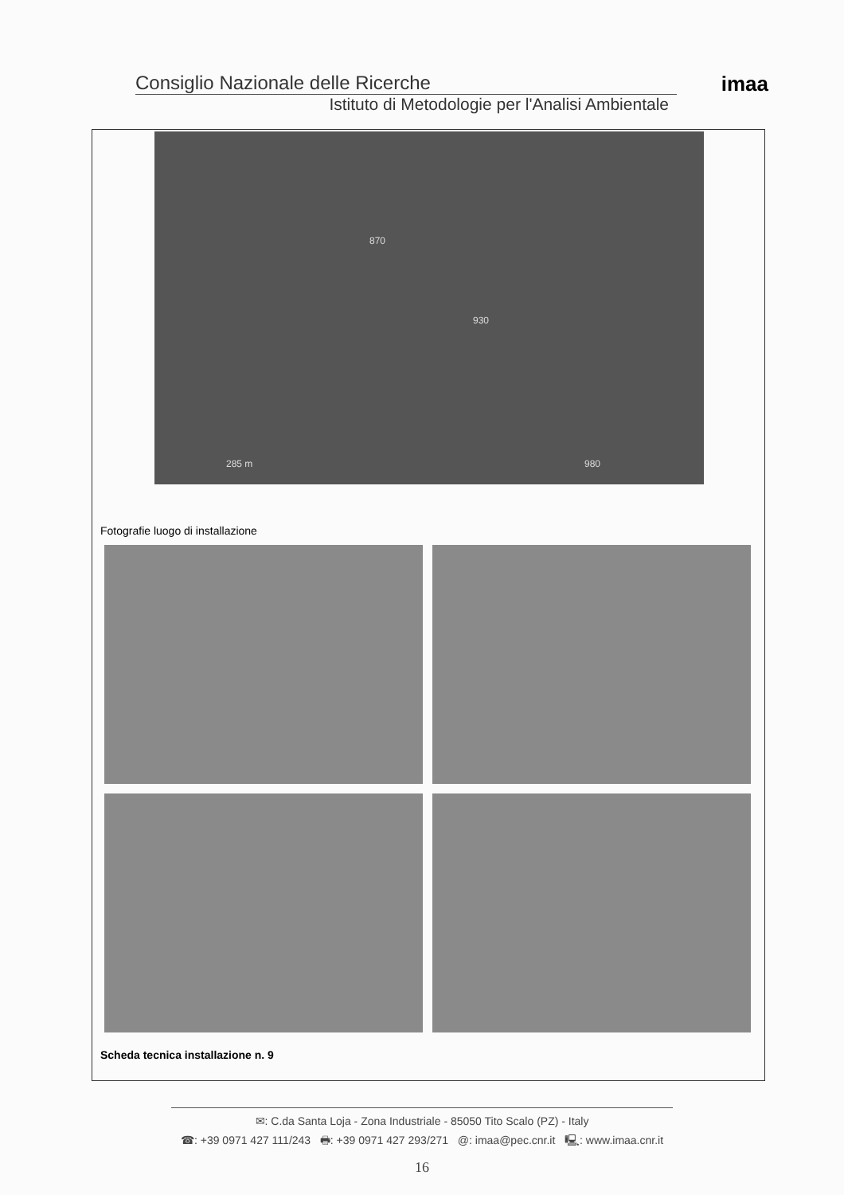Consiglio Nazionale delle Ricerche
Istituto di Metodologie per l'Analisi Ambientale
imaa
870
930
980 285 m
Fotografie luogo di installazione
Scheda tecnica installazione n. 9
✉: C.da Santa Loja - Zona Industriale - 85050 Tito Scalo (PZ) - Italy
☎: +39 0971 427 111/243 🖶: +39 0971 427 293/271 @: imaa@pec.cnr.it 🖳: www.imaa.cnr.it
16